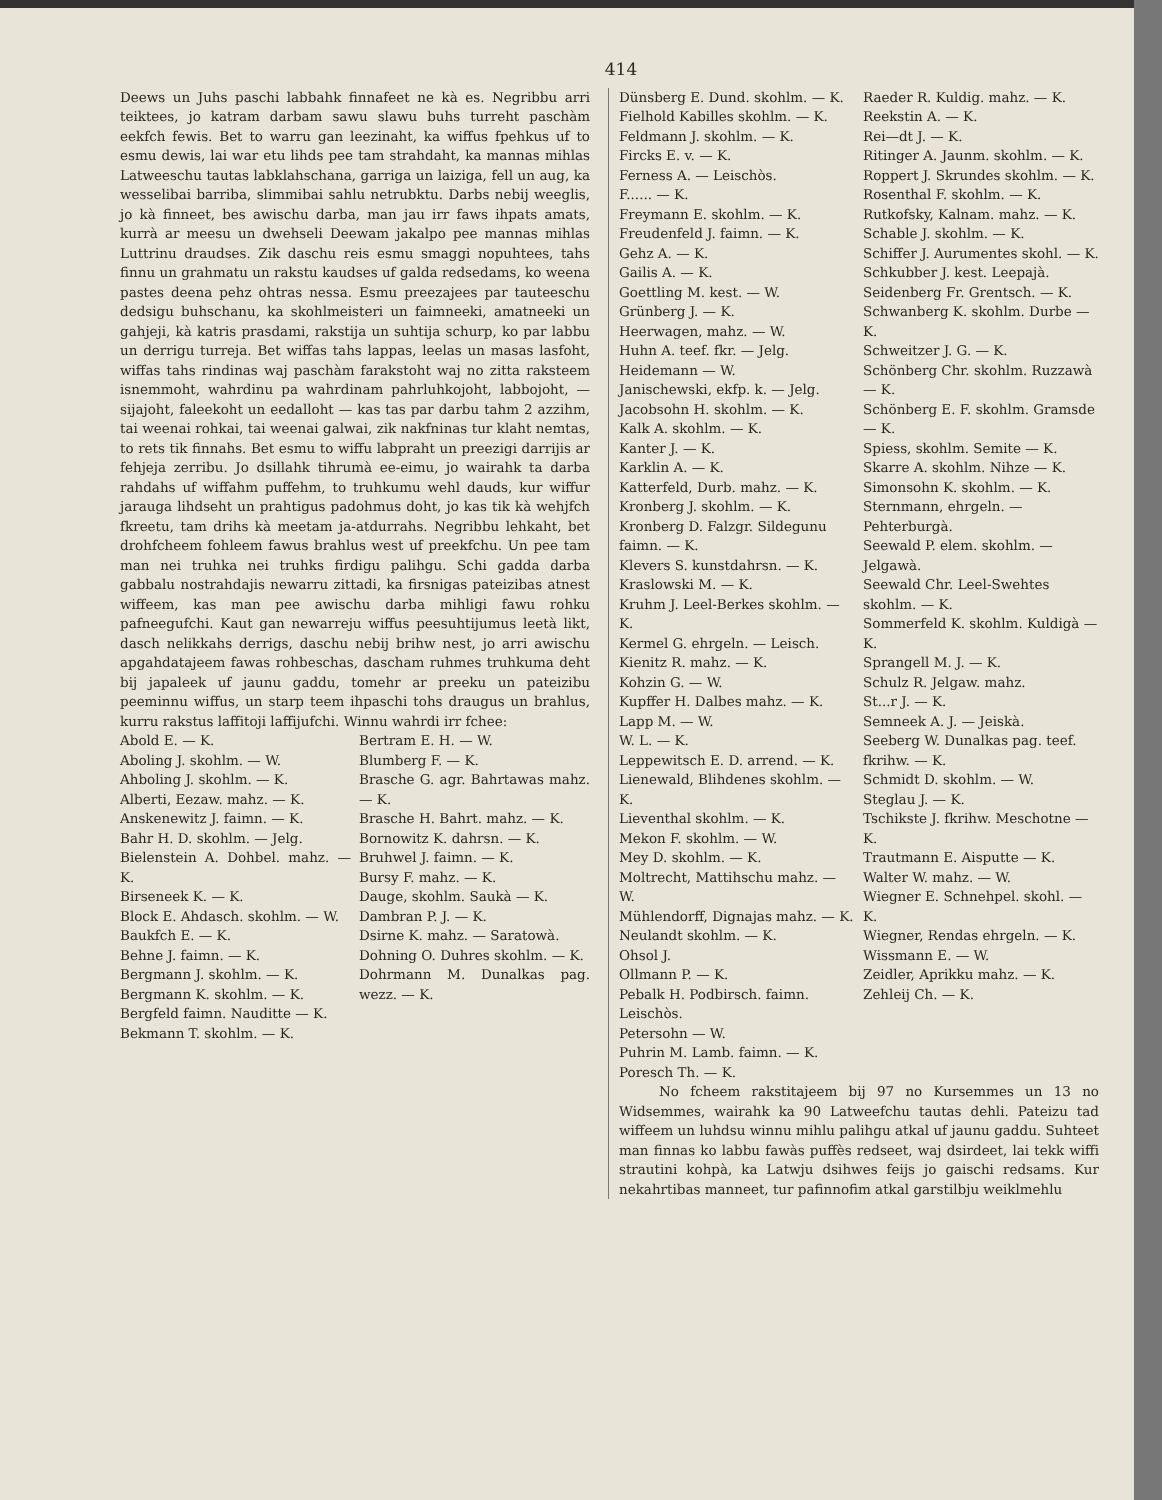414
Deews un Juhs paschi labbahk finnafeet ne kà es. Negribbu arri teiktees, jo katram darbam sawu slawu buhs turreht paschàm eekfch fewis. Bet to warru gan leezinaht, ka wiffus fpehkus uf to esmu dewis, lai war etu lihds pee tam strahdaht, ka mannas mihlas Latweeschu tautas labklahschana, garriga un laiziga, fell un aug, ka wesselibai barriba, slimmibai sahlu netrubktu. Darbs nebij weeglis, jo kà finneet, bes awischu darba, man jau irr faws ihpats amats, kurrà ar meesu un dwehseli Deewam jakalpo pee mannas mihlas Luttrinu draudses. Zik daschu reis esmu smaggi nopuhtees, tahs finnu un grahmatu un rakstu kaudses uf galda redsedams, ko weena pastes deena pehz ohtras nessa. Esmu preezajees par tauteeschu dedsigu buhschanu, ka skohlmeisteri un faimneeki, amatneeki un gahjeji, kà katris prasdami, rakstija un suhtija schurp, ko par labbu un derrigu turreja. Bet wiffas tahs lappas, leelas un masas lasfoht, wiffas tahs rindinas waj paschàm farakstoht waj no zitta raksteem isnemmoht, wahrdinu pa wahrdinam pahrluhkojoht, labbojoht, — sijajoht, faleekoht un eedalloht — kas tas par darbu tahm 2 azzihm, tai weenai rohkai, tai weenai galwai, zik nakfninas tur klaht nemtas, to rets tik finnahs. Bet esmu to wiffu labpraht un preezigi darrijis ar fehjeja zerribu. Jo dsillahk tihrumà ee-eimu, jo wairahk ta darba rahdahs uf wiffahm puffehm, to truhkumu wehl dauds, kur wiffur jarauga lihdseht un prahtigus padohmus doht, jo kas tik kà wehjfch fkreetu, tam drihs kà meetam ja-atdurrahs. Negribbu lehkaht, bet drohfcheem fohleem fawus brahlus west uf preekfchu. Un pee tam man nei truhka nei truhks firdigu palihgu. Schi gadda darba gabbalu nostrahdajis newarru zittadi, ka firsnigas pateizibas atnest wiffeem, kas man pee awischu darba mihligi fawu rohku pafneegufchi. Kaut gan newarreju wiffus peesuhtijumus leetà likt, dasch nelikkahs derrigs, daschu nebij brihw nest, jo arri awischu apgahdatajeem fawas rohbeschas, dascham ruhmes truhkuma deht bij japaleek uf jaunu gaddu, tomehr ar preeku un pateizibu peeminnu wiffus, un starp teem ihpaschi tohs draugus un brahlus, kurru rakstus laffitoji laffijufchi. Winnu wahrdi irr fchee:
Abold E. — K.
Aboling J. skohlm. — W.
Ahboling J. skohlm. — K.
Alberti, Eezaw. mahz. — K.
Anskenewitz J. faimn. — K.
Bahr H. D. skohlm. — Jelg.
Bielenstein A. Dohbel. mahz. — K.
Birseneek K. — K.
Block E. Ahdasch. skohlm. — W.
Baukfch E. — K.
Behne J. faimn. — K.
Bergmann J. skohlm. — K.
Bergmann K. skohlm. — K.
Bergfeld faimn. Nauditte — K.
Bekmann T. skohlm. — K.
Bertram E. H. — W.
Blumberg F. — K.
Brasche G. agr. Bahrtawas mahz. — K.
Brasche H. Bahrt. mahz. — K.
Bornowitz K. dahrsn. — K.
Bruhwel J. faimn. — K.
Bursy F. mahz. — K.
Dauge, skohlm. Saukà — K.
Dambran P. J. — K.
Dsirne K. mahz. — Saratowà.
Dohning O. Duhres skohlm. — K.
Dohrmann M. Dunalkas pag. wezz. — K.
Dünsberg E. Dund. skohlm. — K.
Fielhold Kabilles skohlm. — K.
Feldmann J. skohlm. — K.
Fircks E. v. — K.
Ferness A. — Leischòs.
F...... — K.
Freymann E. skohlm. — K.
Freudenfeld J. faimn. — K.
Gehz A. — K.
Gailis A. — K.
Goettling M. kest. — W.
Grünberg J. — K.
Heerwagen, mahz. — W.
Huhn A. teef. fkr. — Jelg.
Heidemann — W.
Janischewski, ekfp. k. — Jelg.
Jacobsohn H. skohlm. — K.
Kalk A. skohlm. — K.
Kanter J. — K.
Karklin A. — K.
Katterfeld, Durb. mahz. — K.
Kronberg J. skohlm. — K.
Kronberg D. Falzgr. Sildegunu faimn. — K.
Klevers S. kunstdahrsn. — K.
Kraslowski M. — K.
Kruhm J. Leel-Berkes skohlm. — K.
Kermel G. ehrgeln. — Leisch.
Kienitz R. mahz. — K.
Kohzin G. — W.
Kupffer H. Dalbes mahz. — K.
Lapp M. — W.
W. L. — K.
Leppewitsch E. D. arrend. — K.
Lienewald, Blihdenes skohlm. — K.
Lieventhal skohlm. — K.
Mekon F. skohlm. — W.
Mey D. skohlm. — K.
Moltrecht, Mattihschu mahz. — W.
Mühlendorff, Dignajas mahz. — K.
Neulandt skohlm. — K.
Ohsol J.
Ollmann P. — K.
Pebalk H. Podbirsch. faimn. Leischòs.
Petersohn — W.
Puhrin M. Lamb. faimn. — K.
Poresch Th. — K.
Raeder R. Kuldig. mahz. — K.
Reekstin A. — K.
Rei—dt J. — K.
Ritinger A. Jaunm. skohlm. — K.
Roppert J. Skrundes skohlm. — K.
Rosenthal F. skohlm. — K.
Rutkofsky, Kalnam. mahz. — K.
Schable J. skohlm. — K.
Schiffer J. Aurumentes skohl. — K.
Schkubber J. kest. Leepajà.
Seidenberg Fr. Grentsch. — K.
Schwanberg K. skohlm. Durbe — K.
Schweitzer J. G. — K.
Schönberg Chr. skohlm. Ruzzawà — K.
Schönberg E. F. skohlm. Gramsde — K.
Spiess, skohlm. Semite — K.
Skarre A. skohlm. Nihze — K.
Simonsohn K. skohlm. — K.
Sternmann, ehrgeln. — Pehterburgà.
Seewald P. elem. skohlm. — Jelgawà.
Seewald Chr. Leel-Swehtes skohlm. — K.
Sommerfeld K. skohlm. Kuldigà — K.
Sprangell M. J. — K.
Schulz R. Jelgaw. mahz.
St...r J. — K.
Semneek A. J. — Jeiskà.
Seeberg W. Dunalkas pag. teef. fkrihw. — K.
Schmidt D. skohlm. — W.
Steglau J. — K.
Tschikste J. fkrihw. Meschotne — K.
Trautmann E. Aisputte — K.
Walter W. mahz. — W.
Wiegner E. Schnehpel. skohl. — K.
Wiegner, Rendas ehrgeln. — K.
Wissmann E. — W.
Zeidler, Aprikku mahz. — K.
Zehleij Ch. — K.
No fcheem rakstitajeem bij 97 no Kursemmes un 13 no Widsemmes, wairahk ka 90 Latweefchu tautas dehli. Pateizu tad wiffeem un luhdsu winnu mihlu palihgu atkal uf jaunu gaddu. Suhteet man finnas ko labbu fawàs puffès redseet, waj dsirdeet, lai tekk wiffi strautini kohpà, ka Latwju dsihwes feijs jo gaischi redsams. Kur nekahrtibas manneet, tur pafinnofim atkal garstilbju weiklmehlu